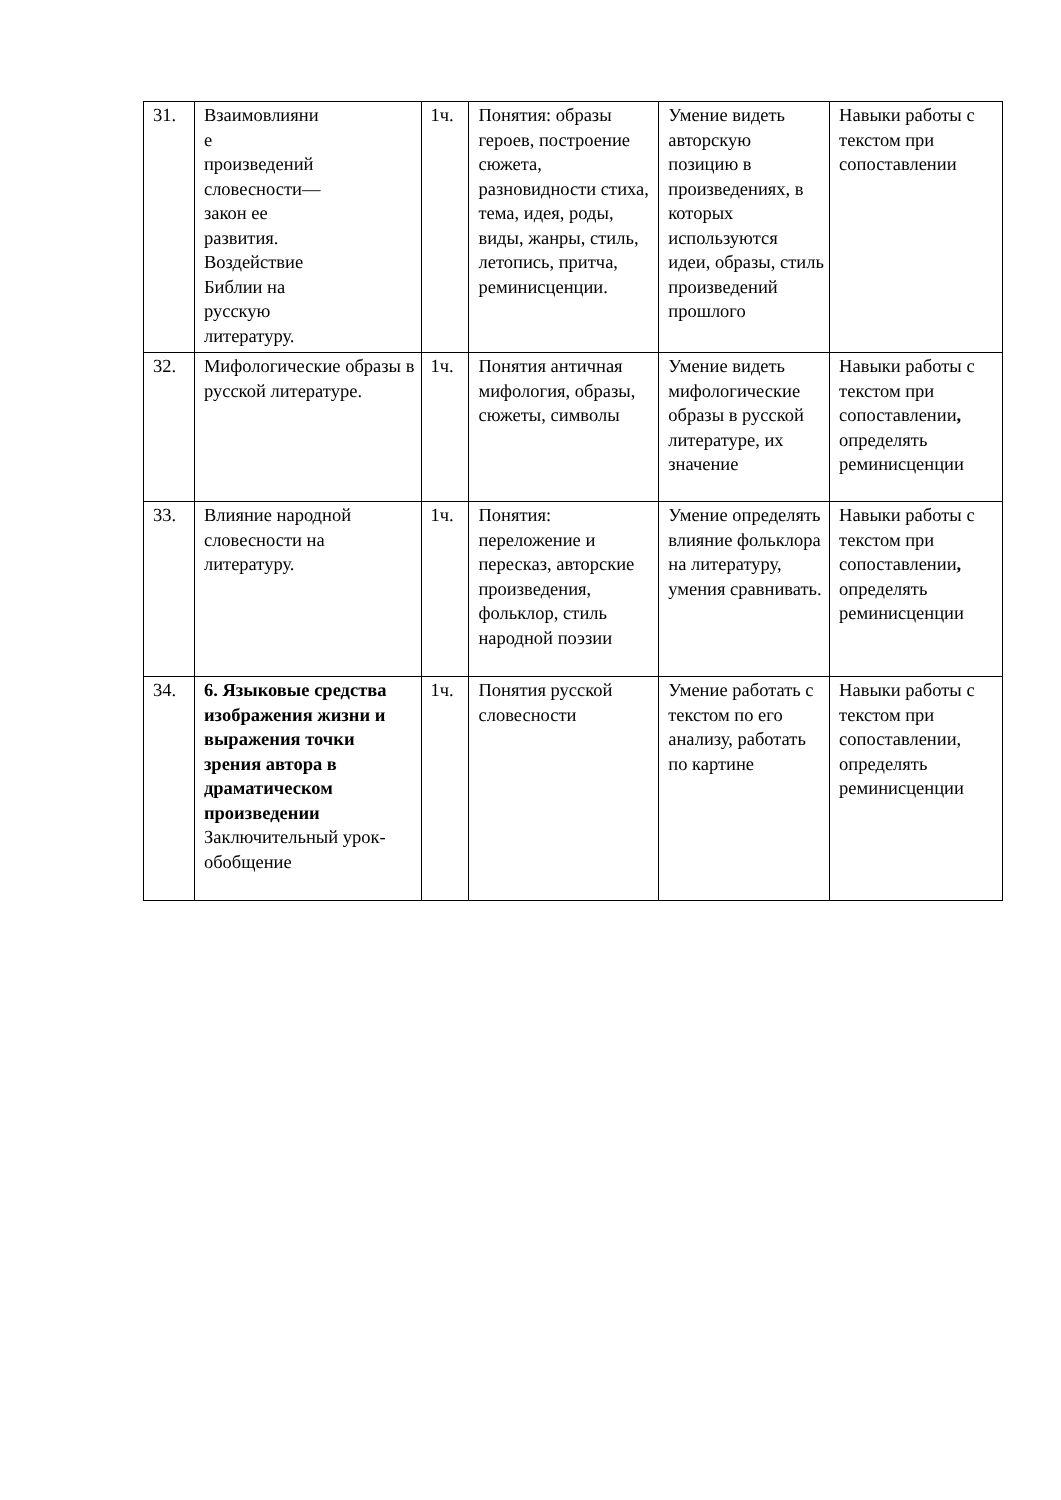| 31. | Взаимовлияни е произведений словесности— закон ее развития. Воздействие Библии на русскую литературу. | 1ч. | Понятия: образы героев, построение сюжета, разновидности стиха, тема, идея, роды, виды, жанры, стиль, летопись, притча, реминисценции. | Умение видеть авторскую позицию в произведениях, в которых используются идеи, образы, стиль произведений прошлого | Навыки работы с текстом при сопоставлении |
| 32. | Мифологические образы в русской литературе. | 1ч. | Понятия античная мифология, образы, сюжеты, символы | Умение видеть мифологические образы в русской литературе, их значение | Навыки работы с текстом при сопоставлении , определять реминисценции |
| 33. | Влияние народной словесности на литературу. | 1ч. | Понятия: переложение и пересказ, авторские произведения, фольклор, стиль народной поэзии | Умение определять влияние фольклора на литературу, умения сравнивать. | Навыки работы с текстом при сопоставлении , определять реминисценции |
| 34. | 6. Языковые средства изображения жизни и выражения точки зрения автора в драматическом произведении Заключительный урок-обобщение | 1ч. | Понятия русской словесности | Умение работать с текстом по его анализу, работать по картине | Навыки работы с текстом при сопоставлении, определять реминисценции |